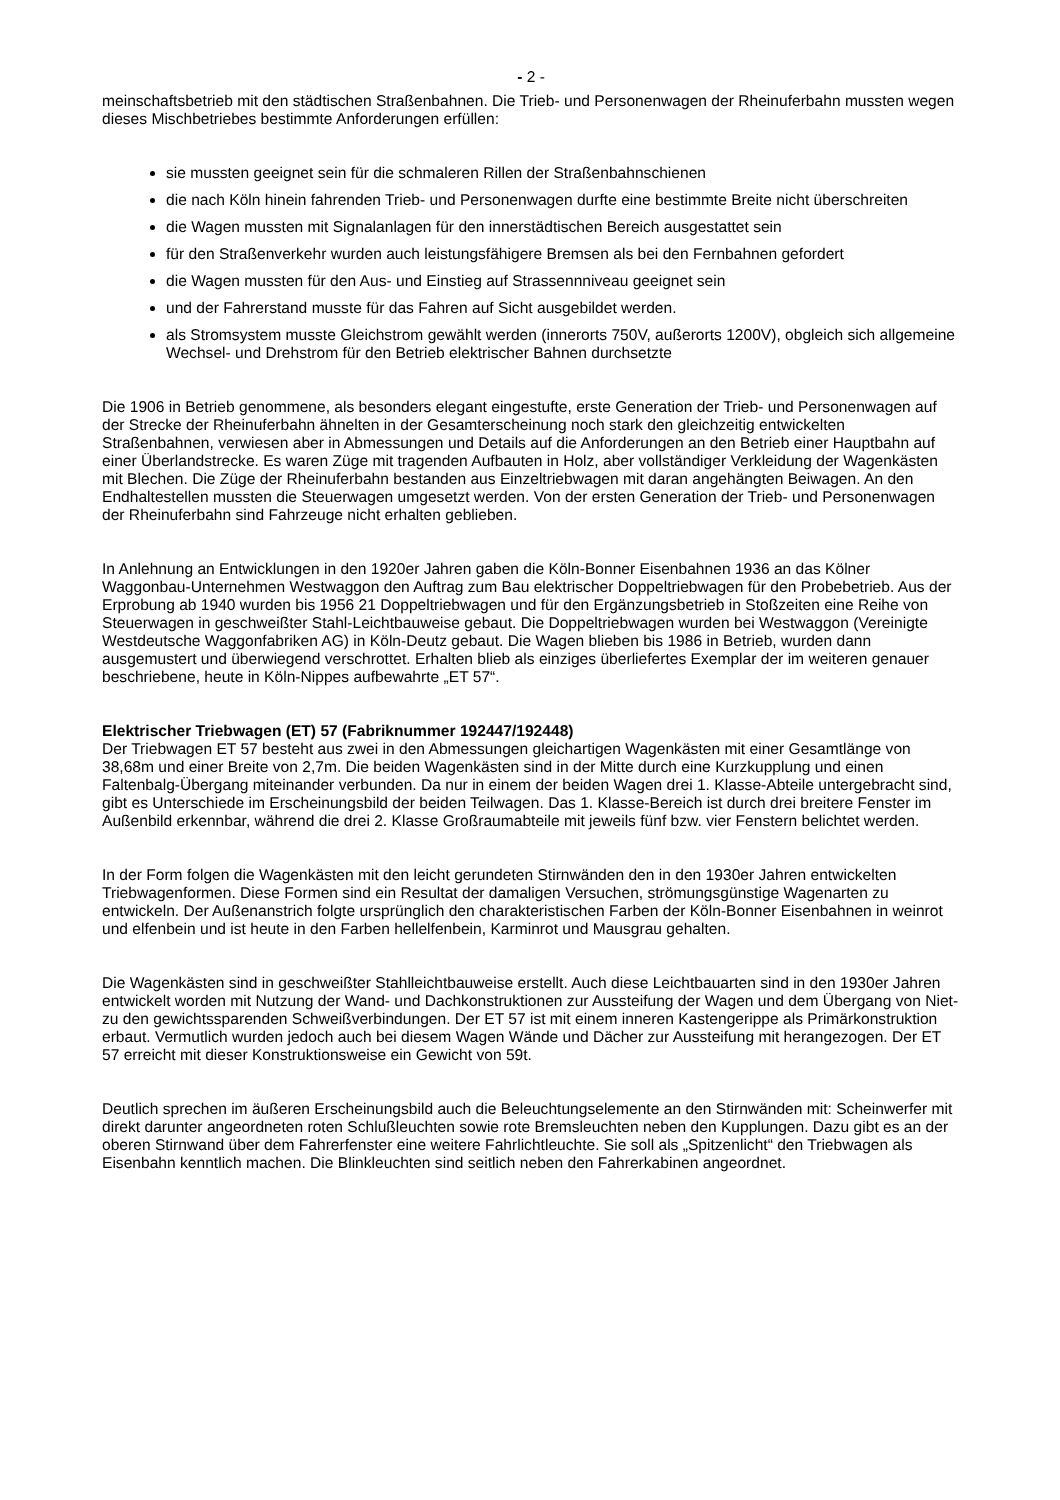- 2 -
meinschaftsbetrieb mit den städtischen Straßenbahnen. Die Trieb- und Personenwagen der Rheinuferbahn mussten wegen dieses Mischbetriebes bestimmte Anforderungen erfüllen:
sie mussten geeignet sein für die schmaleren Rillen der Straßenbahnschienen
die nach Köln hinein fahrenden Trieb- und Personenwagen durfte eine bestimmte Breite nicht überschreiten
die Wagen mussten mit Signalanlagen für den innerstädtischen Bereich ausgestattet sein
für den Straßenverkehr wurden auch leistungsfähigere Bremsen als bei den Fernbahnen gefordert
die Wagen mussten für den Aus- und Einstieg auf Strassennniveau geeignet sein
und der Fahrerstand musste für das Fahren auf Sicht ausgebildet werden.
als Stromsystem musste Gleichstrom gewählt werden (innerorts 750V, außerorts 1200V), obgleich sich allgemeine Wechsel- und Drehstrom für den Betrieb elektrischer Bahnen durchsetzte
Die 1906 in Betrieb genommene, als besonders elegant eingestufte, erste Generation der Trieb- und Personenwagen auf der Strecke der Rheinuferbahn ähnelten in der Gesamterscheinung noch stark den gleichzeitig entwickelten Straßenbahnen, verwiesen aber in Abmessungen und Details auf die Anforderungen an den Betrieb einer Hauptbahn auf einer Überlandstrecke. Es waren Züge mit tragenden Aufbauten in Holz, aber vollständiger Verkleidung der Wagenkästen mit Blechen. Die Züge der Rheinuferbahn bestanden aus Einzeltriebwagen mit daran angehängten Beiwagen. An den Endhaltestellen mussten die Steuerwagen umgesetzt werden. Von der ersten Generation der Trieb- und Personenwagen der Rheinuferbahn sind Fahrzeuge nicht erhalten geblieben.
In Anlehnung an Entwicklungen in den 1920er Jahren gaben die Köln-Bonner Eisenbahnen 1936 an das Kölner Waggonbau-Unternehmen Westwaggon den Auftrag zum Bau elektrischer Doppeltriebwagen für den Probebetrieb. Aus der Erprobung ab 1940 wurden bis 1956 21 Doppeltriebwagen und für den Ergänzungsbetrieb in Stoßzeiten eine Reihe von Steuerwagen in geschweißter Stahl-Leichtbauweise gebaut. Die Doppeltriebwagen wurden bei Westwaggon (Vereinigte Westdeutsche Waggonfabriken AG) in Köln-Deutz gebaut. Die Wagen blieben bis 1986 in Betrieb, wurden dann ausgemustert und überwiegend verschrottet. Erhalten blieb als einziges überliefertes Exemplar der im weiteren genauer beschriebene, heute in Köln-Nippes aufbewahrte „ET 57“.
Elektrischer Triebwagen (ET) 57 (Fabriknummer 192447/192448)
Der Triebwagen ET 57 besteht aus zwei in den Abmessungen gleichartigen Wagenkästen mit einer Gesamtlänge von 38,68m und einer Breite von 2,7m. Die beiden Wagenkästen sind in der Mitte durch eine Kurzkupplung und einen Faltenbalg-Übergang miteinander verbunden. Da nur in einem der beiden Wagen drei 1. Klasse-Abteile untergebracht sind, gibt es Unterschiede im Erscheinungsbild der beiden Teilwagen. Das 1. Klasse-Bereich ist durch drei breitere Fenster im Außenbild erkennbar, während die drei 2. Klasse Großraumabteile mit jeweils fünf bzw. vier Fenstern belichtet werden.
In der Form folgen die Wagenkästen mit den leicht gerundeten Stirnwänden den in den 1930er Jahren entwickelten Triebwagenformen. Diese Formen sind ein Resultat der damaligen Versuchen, strömungsgünstige Wagenarten zu entwickeln. Der Außenanstrich folgte ursprünglich den charakteristischen Farben der Köln-Bonner Eisenbahnen in weinrot und elfenbein und ist heute in den Farben hellelfenbein, Karminrot und Mausgrau gehalten.
Die Wagenkästen sind in geschweißter Stahlleichtbauweise erstellt. Auch diese Leichtbauarten sind in den 1930er Jahren entwickelt worden mit Nutzung der Wand- und Dachkonstruktionen zur Aussteifung der Wagen und dem Übergang von Niet- zu den gewichtssparenden Schweißverbindungen. Der ET 57 ist mit einem inneren Kastengerippe als Primärkonstruktion erbaut. Vermutlich wurden jedoch auch bei diesem Wagen Wände und Dächer zur Aussteifung mit herangezogen. Der ET 57 erreicht mit dieser Konstruktionsweise ein Gewicht von 59t.
Deutlich sprechen im äußeren Erscheinungsbild auch die Beleuchtungselemente an den Stirnwänden mit: Scheinwerfer mit direkt darunter angeordneten roten Schlußleuchten sowie rote Bremsleuchten neben den Kupplungen. Dazu gibt es an der oberen Stirnwand über dem Fahrerfenster eine weitere Fahrlichtleuchte. Sie soll als „Spitzenlicht“ den Triebwagen als Eisenbahn kenntlich machen. Die Blinkleuchten sind seitlich neben den Fahrerkabinen angeordnet.